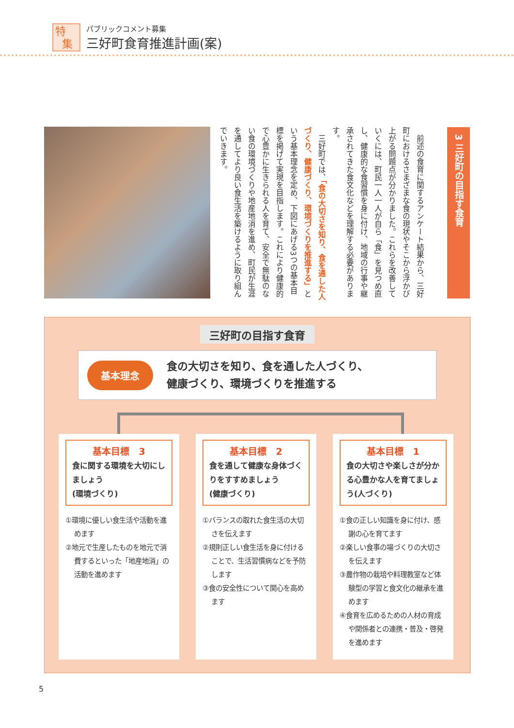特
集
パブリックコメント募集
三好町食育推進計画(案)
3 三好町の目指す食育
　前述の食育に関するアンケート結果から、三好町におけるさまざまな食の現状やそこから浮かび上がる問題点が分かりました。これらを改善していくには、町民一人一人が自ら「食」を見つめ直し、健康的な食習慣を身に付け、地域の行事や継承されてきた食文化などを理解する必要があります。
　三好町では、「食の大切さを知り、食を通した人づくり、健康づくり、環境づくりを推進する」という基本理念を定め、下図にあげる3つの基本目標を掲げて実現を目指します。これにより健康的で心豊かに生きられる人を育て、安全で無駄のない食の環境づくりや地産地消を進め、町民が生涯を通してより良い食生活を築けるように取り組んでいきます。
三好町の目指す食育
基本理念
食の大切さを知り、食を通した人づくり、
健康づくり、環境づくりを推進する
基本目標　3
食に関する環境を大切にしましょう
(環境づくり)
①環境に優しい食生活や活動を進めます
②地元で生産したものを地元で消費するといった「地産地消」の活動を進めます
基本目標　2
食を通して健康な身体づくりをすすめましょう
(健康づくり)
①バランスの取れた食生活の大切さを伝えます
②規則正しい食生活を身に付けることで、生活習慣病などを予防します
③食の安全性について関心を高めます
基本目標　1
食の大切さや楽しさが分かる心豊かな人を育てましょう(人づくり)
①食の正しい知識を身に付け、感謝の心を育てます
②楽しい食事の場づくりの大切さを伝えます
③農作物の栽培や料理教室など体験型の学習と食文化の継承を進めます
④食育を広めるための人材の育成や関係者との連携・普及・啓発を進めます
5